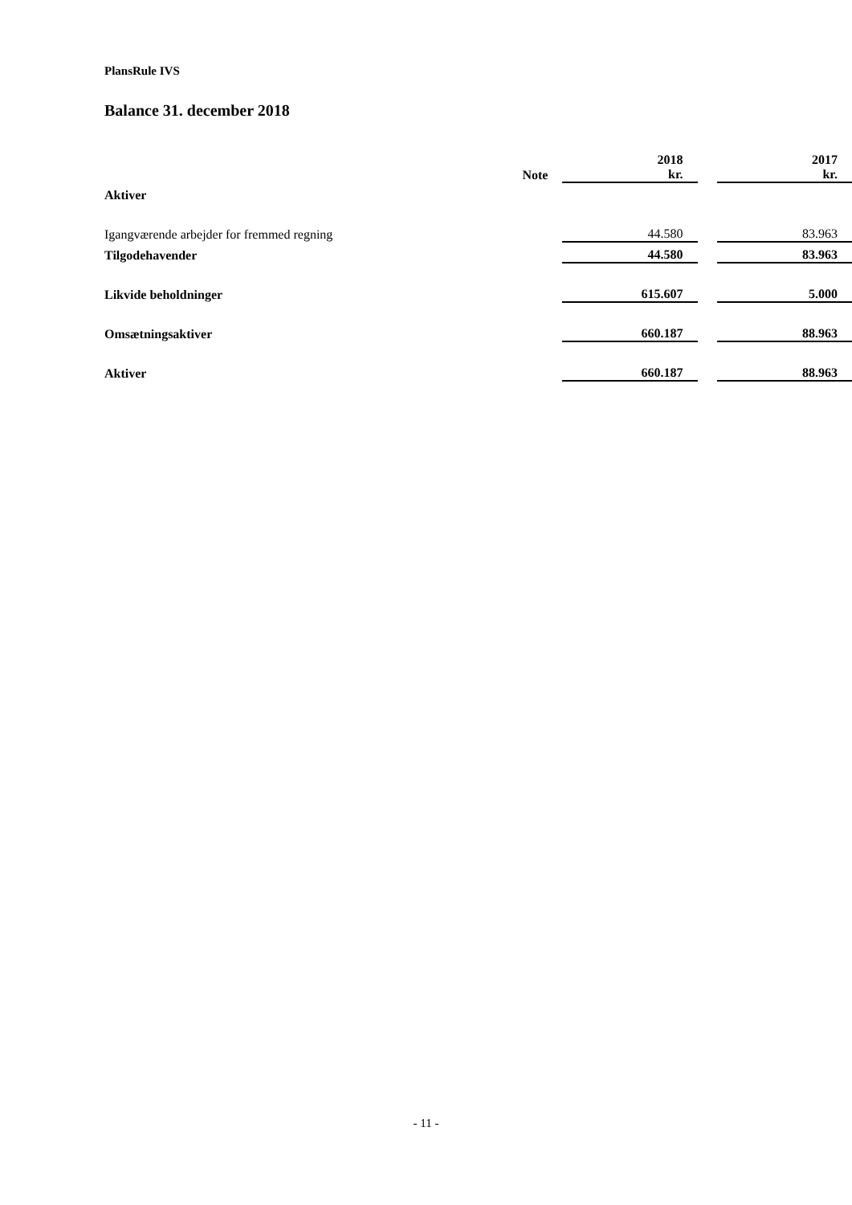PlansRule IVS
Balance 31. december 2018
| | Note | 2018 kr. | | 2017 kr. |
| Aktiver | | | | |
| Igangværende arbejder for fremmed regning | | 44.580 | | 83.963 |
| Tilgodehavender | | 44.580 | | 83.963 |
| Likvide beholdninger | | 615.607 | | 5.000 |
| Omsætningsaktiver | | 660.187 | | 88.963 |
| Aktiver | | 660.187 | | 88.963 |
- 11 -